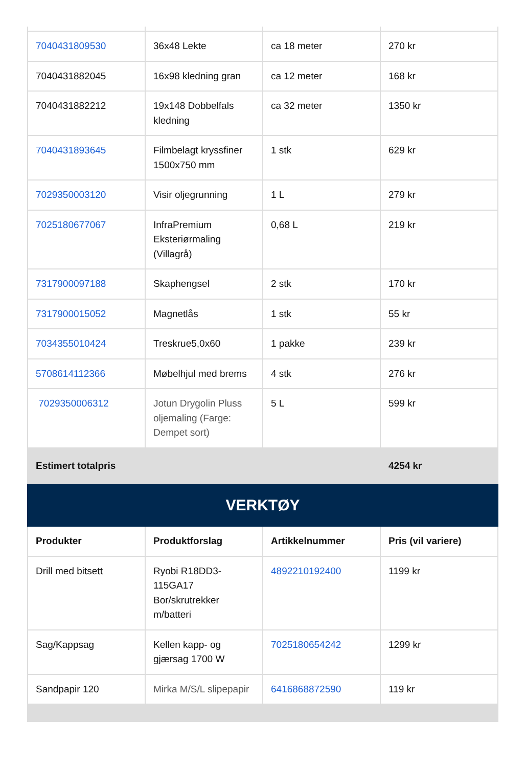| 7040431809530 | 36x48 Lekte | ca 18 meter | 270 kr |
| 7040431882045 | 16x98 kledning gran | ca 12 meter | 168 kr |
| 7040431882212 | 19x148 Dobbelfals kledning | ca 32 meter | 1350 kr |
| 7040431893645 | Filmbelagt kryssfiner 1500x750 mm | 1 stk | 629 kr |
| 7029350003120 | Visir oljegrunning | 1 L | 279 kr |
| 7025180677067 | InfraPremium Eksteriørmaling (Villagrå) | 0,68 L | 219 kr |
| 7317900097188 | Skaphengsel | 2 stk | 170 kr |
| 7317900015052 | Magnetlås | 1 stk | 55 kr |
| 7034355010424 | Treskrue5,0x60 | 1 pakke | 239 kr |
| 5708614112366 | Møbelhjul med brems | 4 stk | 276 kr |
| 7029350006312 | Jotun Drygolin Pluss oljemaling (Farge: Dempet sort) | 5 L | 599 kr |
| Estimert totalpris | | | 4254 kr |
| VERKTØY | | | |
| Produkter | Produktforslag | Artikkelnummer | Pris (vil variere) |
| Drill med bitsett | Ryobi R18DD3-115GA17 Bor/skrutrekker m/batteri | 4892210192400 | 1199 kr |
| Sag/Kappsag | Kellen kapp- og gjærsag 1700 W | 7025180654242 | 1299 kr |
| Sandpapir 120 | Mirka M/S/L slipepapir | 6416868872590 | 119 kr |